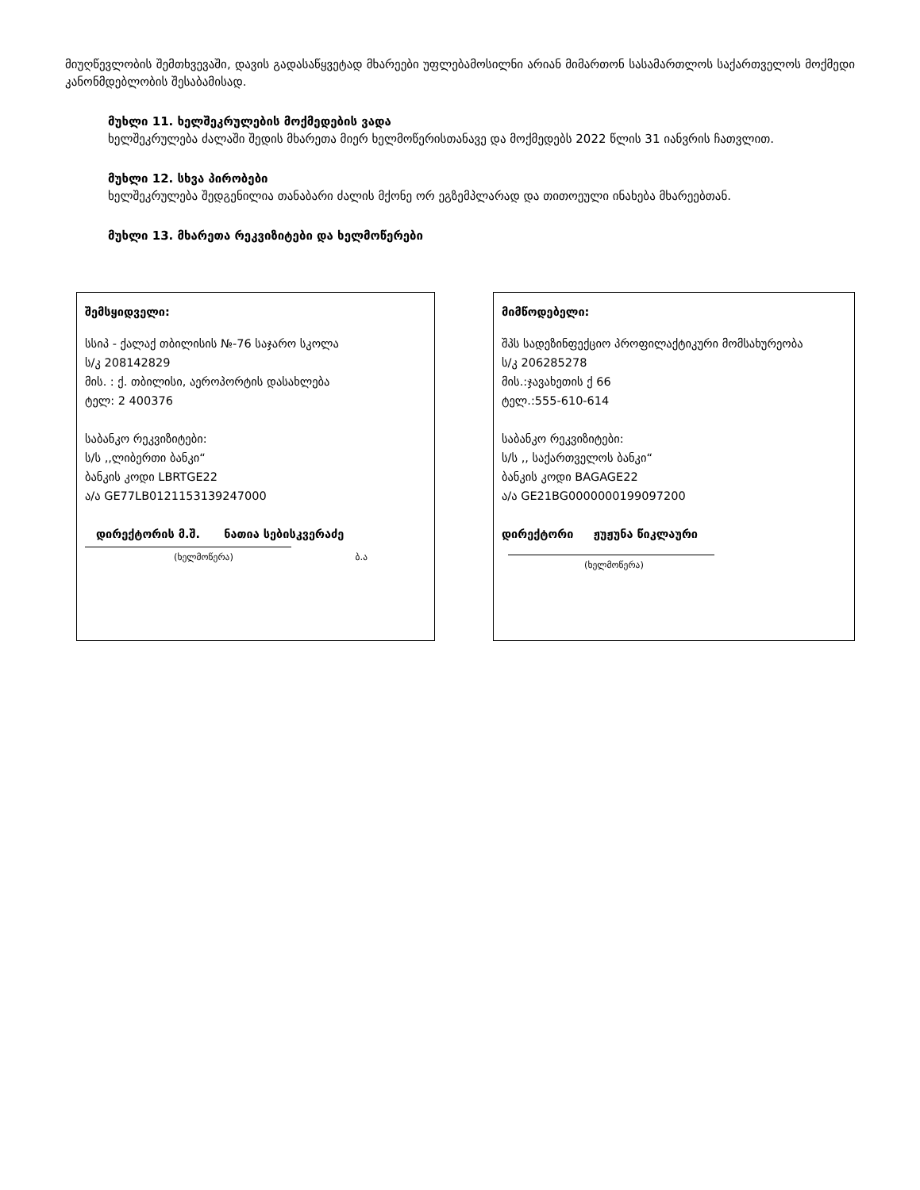მიუღწევლობის შემთხვევაში, დავის გადასაწყვეტად მხარეები უფლებამოსილნი არიან მიმართონ სასამართლოს საქართველოს მოქმედი კანონმდებლობის შესაბამისად.
მუხლი 11. ხელშეკრულების მოქმედების ვადა
ხელშეკრულება ძალაში შედის მხარეთა მიერ ხელმოწერისთანავე და მოქმედებს 2022 წლის 31 იანვრის ჩათვლით.
მუხლი 12. სხვა პირობები
ხელშეკრულება შედგენილია თანაბარი ძალის მქონე ორ ეგზემპლარად და თითოეული ინახება მხარეებთან.
მუხლი 13. მხარეთა რეკვიზიტები და ხელმოწერები
შემსყიდველი:
სსიპ - ქალაქ თბილისის №-76 საჯარო სკოლა
ს/კ 208142829
მის. : ქ. თბილისი, აეროპორტის დასახლება
ტელ: 2 400376
საბანკო რეკვიზიტები:
ს/ს ,,ლიბერთი ბანკი“
ბანკის კოდი LBRTGE22
ა/ა GE77LB0121153139247000
დირექტორის მ.შ. ნათია სებისკვერაძე
(ხელმოწერა) ბ.ა
მიმწოდებელი:
შპს სადეზინფექციო პროფილაქტიკური მომსახურეობა
ს/კ 206285278
მის.:ჯავახეთის ქ 66
ტელ.:555-610-614
საბანკო რეკვიზიტები:
ს/ს ,, საქართველოს ბანკი“
ბანკის კოდი BAGAGE22
ა/ა GE21BG0000000199097200
დირექტორი ჟუჟუნა წიკლაური
(ხელმოწერა)